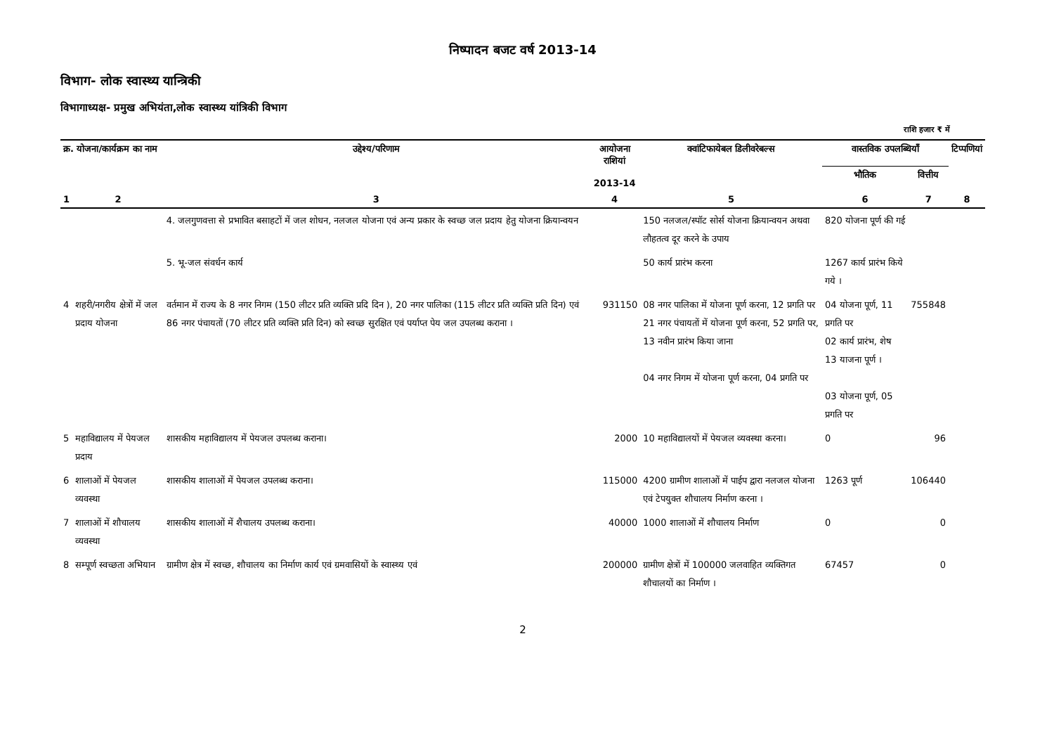निष्पादन बजट वर्ष 2013-14
विभाग- लोक स्वास्थ्य यान्त्रिकी
विभागाध्यक्ष- प्रमुख अभियंता,लोक स्वास्थ्य यांत्रिकी विभाग
राशि हजार ₹ में
| क्र. योजना/कार्यक्रम का नाम | | उद्देश्य/परिणाम | आयोजना राशियां 2013-14 | क्वांटिफायेबल डिलीवरेबल्स | वास्तविक उपलब्धियाँ | | टिप्पणियां |
| --- | --- | --- | --- | --- | --- | --- | --- |
| | | | | | भौतिक | वित्तीय | |
| 1 | 2 | 3 | 4 | 5 | 6 | 7 | 8 |
| | | 4. जलगुणवत्ता से प्रभावित बसाहटों में जल शोधन, नलजल योजना एवं अन्य प्रकार के स्वच्छ जल प्रदाय हेतु योजना क्रियान्वयन | | 150 नलजल/स्पॉट सोर्स योजना क्रियान्वयन अथवा लौहतत्व दूर करने के उपाय | 820 योजना पूर्ण की गई | | |
| | | 5. भू-जल संवर्धन कार्य | | 50 कार्य प्रारंभ करना | 1267 कार्य प्रारंभ किये गये । | | |
| 4 | शहरी/नगरीय क्षेत्रों में जल प्रदाय योजना | वर्तमान में राज्य के 8 नगर निगम (150 लीटर प्रति व्यक्ति प्रदि दिन ), 20 नगर पालिका (115 लीटर प्रति व्यक्ति प्रति दिन) एवं 86 नगर पंचायतों (70 लीटर प्रति व्यक्ति प्रति दिन) को स्वच्छ सुरक्षित एवं पर्याप्त पेय जल उपलब्ध कराना । | 931150 | 08 नगर पालिका में योजना पूर्ण करना, 12 प्रगति पर 21 नगर पंचायतों में योजना पूर्ण करना, 52 प्रगति पर, 13 नवीन प्रारंभ किया जाना 04 नगर निगम में योजना पूर्ण करना, 04 प्रगति पर | 04 योजना पूर्ण, 11 प्रगति पर 02 कार्य प्रारंभ, शेष 13 याजना पूर्ण । 03 योजना पूर्ण, 05 प्रगति पर | 755848 | |
| 5 | महाविद्यालय में पेयजल प्रदाय | शासकीय महाविद्यालय में पेयजल उपलब्ध कराना। | 2000 | 10 महाविद्यालयों में पेयजल व्यवस्था करना। | 0 | 96 | |
| 6 | शालाओं में पेयजल व्यवस्था | शासकीय शालाओं में पेयजल उपलब्ध कराना। | 115000 | 4200 ग्रामीण शालाओं में पाईप द्वारा नलजल योजना एवं टेपयुक्त शौचालय निर्माण करना । | 1263 पूर्ण | 106440 | |
| 7 | शालाओं में शौचालय व्यवस्था | शासकीय शालाओं में शैचालय उपलब्ध कराना। | 40000 | 1000 शालाओं में शौचालय निर्माण | 0 | 0 | |
| 8 | सम्पूर्ण स्वच्छता अभियान | ग्रामीण क्षेत्र में स्वच्छ, शौचालय का निर्माण कार्य एवं ग्रमवासियों के स्वास्थ्य एवं | 200000 | ग्रामीण क्षेत्रों में 100000 जलवाहित व्यक्तिगत शौचालयों का निर्माण । | 67457 | 0 | |
2